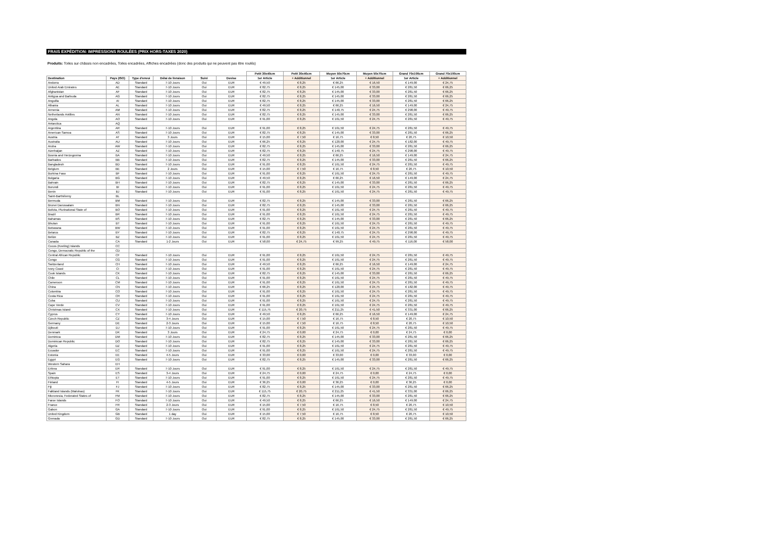FRAIS EXPÉDITION: IMPRESSIONS ROULÉES (PRIX HORS-TAXES 2020)
Produits: Toiles sur châssis non encadrées, Toiles encadrées, Affiches encadrées (donc des produits qui ne peuvent pas être roulés)
| | | | | | | Petit 30x40cm | Petit 30x40cm | Moyen 50x70cm | Moyen 50x70cm | Grand 70x100cm | Grand 70x100cm |
| --- | --- | --- | --- | --- | --- | --- | --- | --- | --- | --- | --- |
| Destination | Pays (ISO) | Type d'envoi | Délai de livraison | Suivi | Devise | 1er Article | + Additionnel | 1er Article | + Additionnel | 1er Article | + Additionnel |
| Andorra | AD | Standard | 7-10 Jours | Oui | EUR | € 49,50 | € 8,25 | € 66,25 | € 16,50 | € 149,00 | € 24,75 |
| United Arab Emirates | AE | Standard | 7-10 Jours | Oui | EUR | € 82,75 | € 8,25 | € 145,00 | € 33,00 | € 281,50 | € 66,25 |
| Afghanistan | AF | Standard | 7-10 Jours | Oui | EUR | € 82,75 | € 8,25 | € 145,00 | € 33,00 | € 281,50 | € 66,25 |
| Antigua and Barbuda | AG | Standard | 7-10 Jours | Oui | EUR | € 82,75 | € 8,25 | € 145,00 | € 33,00 | € 281,50 | € 66,25 |
| Anguilla | AI | Standard | 7-10 Jours | Oui | EUR | € 82,75 | € 8,25 | € 145,00 | € 33,00 | € 281,50 | € 66,25 |
| Albania | AL | Standard | 7-10 Jours | Oui | EUR | € 49,50 | € 8,25 | € 66,25 | € 16,50 | € 149,00 | € 24,75 |
| Armenia | AM | Standard | 7-10 Jours | Oui | EUR | € 82,75 | € 8,25 | € 140,75 | € 24,75 | € 298,00 | € 49,75 |
| Netherlands Antilles | AN | Standard | 7-10 Jours | Oui | EUR | € 82,75 | € 8,25 | € 145,00 | € 33,00 | € 281,50 | € 66,25 |
| Angola | AO | Standard | 7-10 Jours | Oui | EUR | € 91,00 | € 8,25 | € 161,50 | € 24,75 | € 281,50 | € 49,75 |
| Antarctica | AQ | | | | | | | | | | |
| Argentina | AR | Standard | 7-10 Jours | Oui | EUR | € 91,00 | € 8,25 | € 161,50 | € 24,75 | € 281,50 | € 49,75 |
| American Samoa | AS | Standard | 7-10 Jours | Oui | EUR | € 82,75 | € 8,25 | € 145,00 | € 33,00 | € 281,50 | € 66,25 |
| Austria | AT | Standard | 3 Jours | Oui | EUR | € 15,00 | € 7,50 | € 16,75 | € 8,50 | € 20,75 | € 10,50 |
| Australia | AU | Standard | 7-10 Jours | Oui | EUR | € 66,25 | € 8,25 | € 120,00 | € 24,75 | € 182,00 | € 49,75 |
| Aruba | AW | Standard | 7-10 Jours | Oui | EUR | € 82,75 | € 8,25 | € 145,00 | € 33,00 | € 281,50 | € 66,25 |
| Azerbaijan | AZ | Standard | 7-10 Jours | Oui | EUR | € 82,75 | € 8,25 | € 140,75 | € 24,75 | € 298,00 | € 49,75 |
| Bosnia and Herzegovina | BA | Standard | 7-10 Jours | Oui | EUR | € 49,50 | € 8,25 | € 66,25 | € 16,50 | € 149,00 | € 24,75 |
| Barbados | BB | Standard | 7-10 Jours | Oui | EUR | € 82,75 | € 8,25 | € 145,00 | € 33,00 | € 281,50 | € 66,25 |
| Bangladesh | BD | Standard | 7-10 Jours | Oui | EUR | € 91,00 | € 8,25 | € 161,50 | € 24,75 | € 281,50 | € 49,75 |
| Belgium | BE | Standard | 2 Jours | Oui | EUR | € 15,00 | € 7,50 | € 16,75 | € 8,50 | € 20,75 | € 10,50 |
| Burkina Faso | BF | Standard | 7-10 Jours | Oui | EUR | € 91,00 | € 8,25 | € 161,50 | € 24,75 | € 281,50 | € 49,75 |
| Bulgaria | BG | Standard | 7-10 Jours | Oui | EUR | € 49,50 | € 8,25 | € 66,25 | € 16,50 | € 149,00 | € 24,75 |
| Bahrain | BH | Standard | 7-10 Jours | Oui | EUR | € 82,75 | € 8,25 | € 145,00 | € 33,00 | € 281,50 | € 66,25 |
| Burundi | BI | Standard | 7-10 Jours | Oui | EUR | € 91,00 | € 8,25 | € 161,50 | € 24,75 | € 281,50 | € 49,75 |
| Benin | BJ | Standard | 7-10 Jours | Oui | EUR | € 91,00 | € 8,25 | € 161,50 | € 24,75 | € 281,50 | € 49,75 |
| Saint-Barthélemy | BL | | | | | | | | | | |
| Bermuda | BM | Standard | 7-10 Jours | Oui | EUR | € 82,75 | € 8,25 | € 145,00 | € 33,00 | € 281,50 | € 66,25 |
| Brunei Darussalam | BN | Standard | 7-10 Jours | Oui | EUR | € 82,75 | € 8,25 | € 145,00 | € 33,00 | € 281,50 | € 66,25 |
| Bolivia, Plurinational State of | BO | Standard | 7-10 Jours | Oui | EUR | € 91,00 | € 8,25 | € 161,50 | € 24,75 | € 281,50 | € 49,75 |
| Brazil | BR | Standard | 7-10 Jours | Oui | EUR | € 91,00 | € 8,25 | € 161,50 | € 24,75 | € 281,50 | € 49,75 |
| Bahamas | BS | Standard | 7-10 Jours | Oui | EUR | € 82,75 | € 8,25 | € 145,00 | € 33,00 | € 281,50 | € 66,25 |
| Bhutan | BT | Standard | 7-10 Jours | Oui | EUR | € 91,00 | € 8,25 | € 161,50 | € 24,75 | € 281,50 | € 49,75 |
| Botswana | BW | Standard | 7-10 Jours | Oui | EUR | € 91,00 | € 8,25 | € 161,50 | € 24,75 | € 281,50 | € 49,75 |
| Belarus | BY | Standard | 7-10 Jours | Oui | EUR | € 82,75 | € 8,25 | € 140,75 | € 24,75 | € 298,00 | € 49,75 |
| Belize | BZ | Standard | 7-10 Jours | Oui | EUR | € 91,00 | € 8,25 | € 161,50 | € 24,75 | € 281,50 | € 49,75 |
| Canada | CA | Standard | 1-2 Jours | Oui | EUR | € 58,00 | € 24,75 | € 99,25 | € 49,75 | € 116,00 | € 58,00 |
| Cocos (Keeling) Islands | CC | | | | | | | | | | |
| Congo, Democratic Republic of the | CD | | | | | | | | | | |
| Central African Republic | CF | Standard | 7-10 Jours | Oui | EUR | € 91,00 | € 8,25 | € 161,50 | € 24,75 | € 281,50 | € 49,75 |
| Congo | CG | Standard | 7-10 Jours | Oui | EUR | € 91,00 | € 8,25 | € 161,50 | € 24,75 | € 281,50 | € 49,75 |
| Switzerland | CH | Standard | 7-10 Jours | Oui | EUR | € 49,50 | € 8,25 | € 66,25 | € 16,50 | € 149,00 | € 24,75 |
| Ivory Coast | CI | Standard | 7-10 Jours | Oui | EUR | € 91,00 | € 8,25 | € 161,50 | € 24,75 | € 281,50 | € 49,75 |
| Cook Islands | CK | Standard | 7-10 Jours | Oui | EUR | € 82,75 | € 8,25 | € 145,00 | € 33,00 | € 281,50 | € 66,25 |
| Chile | CL | Standard | 7-10 Jours | Oui | EUR | € 91,00 | € 8,25 | € 161,50 | € 24,75 | € 281,50 | € 49,75 |
| Cameroon | CM | Standard | 7-10 Jours | Oui | EUR | € 91,00 | € 8,25 | € 161,50 | € 24,75 | € 281,50 | € 49,75 |
| China | CN | Standard | 7-10 Jours | Oui | EUR | € 66,25 | € 8,25 | € 120,00 | € 24,75 | € 182,00 | € 49,75 |
| Colombia | CO | Standard | 7-10 Jours | Oui | EUR | € 91,00 | € 8,25 | € 161,50 | € 24,75 | € 281,50 | € 49,75 |
| Costa Rica | CR | Standard | 7-10 Jours | Oui | EUR | € 91,00 | € 8,25 | € 161,50 | € 24,75 | € 281,50 | € 49,75 |
| Cuba | CU | Standard | 7-10 Jours | Oui | EUR | € 91,00 | € 8,25 | € 161,50 | € 24,75 | € 281,50 | € 49,75 |
| Cape Verde | CV | Standard | 7-10 Jours | Oui | EUR | € 91,00 | € 8,25 | € 161,50 | € 24,75 | € 281,50 | € 49,75 |
| Christmas Island | CX | Standard | 7-10 Jours | Oui | EUR | € 115,75 | € 20,75 | € 211,25 | € 41,50 | € 331,00 | € 66,25 |
| Cyprus | CY | Standard | 7-10 Jours | Oui | EUR | € 49,50 | € 8,25 | € 66,25 | € 16,50 | € 149,00 | € 24,75 |
| Czech Republic | CZ | Standard | 3-4 Jours | Oui | EUR | € 15,00 | € 7,50 | € 16,75 | € 8,50 | € 20,75 | € 10,50 |
| Germany | DE | Standard | 2-3 Jours | Oui | EUR | € 15,00 | € 7,50 | € 16,75 | € 8,50 | € 20,75 | € 10,50 |
| Djibouti | DJ | Standard | 7-10 Jours | Oui | EUR | € 91,00 | € 8,25 | € 161,50 | € 24,75 | € 281,50 | € 49,75 |
| Denmark | DK | Standard | 3 Jours | Oui | EUR | € 24,75 | € 0,00 | € 24,75 | € 0,00 | € 24,75 | € 0,00 |
| Dominica | DM | Standard | 7-10 Jours | Oui | EUR | € 82,75 | € 8,25 | € 145,00 | € 33,00 | € 281,50 | € 66,25 |
| Dominican Republic | DO | Standard | 7-10 Jours | Oui | EUR | € 82,75 | € 8,25 | € 145,00 | € 33,00 | € 281,50 | € 66,25 |
| Algeria | DZ | Standard | 7-10 Jours | Oui | EUR | € 91,00 | € 8,25 | € 161,50 | € 24,75 | € 281,50 | € 49,75 |
| Ecuador | EC | Standard | 7-10 Jours | Oui | EUR | € 91,00 | € 8,25 | € 161,50 | € 24,75 | € 281,50 | € 49,75 |
| Estonia | EE | Standard | 4-5 Jours | Oui | EUR | € 33,00 | € 0,00 | € 33,00 | € 0,00 | € 33,00 | € 0,00 |
| Egypt | EG | Standard | 7-10 Jours | Oui | EUR | € 82,75 | € 8,25 | € 145,00 | € 33,00 | € 281,50 | € 66,25 |
| Western Sahara | EH | | | | | | | | | | |
| Eritrea | ER | Standard | 7-10 Jours | Oui | EUR | € 91,00 | € 8,25 | € 161,50 | € 24,75 | € 281,50 | € 49,75 |
| Spain | ES | Standard | 3-4 Jours | Oui | EUR | € 24,75 | € 0,00 | € 24,75 | € 0,00 | € 24,75 | € 0,00 |
| Ethiopia | ET | Standard | 7-10 Jours | Oui | EUR | € 91,00 | € 8,25 | € 161,50 | € 24,75 | € 281,50 | € 49,75 |
| Finland | FI | Standard | 4-5 Jours | Oui | EUR | € 36,25 | € 0,00 | € 36,25 | € 0,00 | € 36,25 | € 0,00 |
| Fiji | FJ | Standard | 7-10 Jours | Oui | EUR | € 82,75 | € 8,25 | € 145,00 | € 33,00 | € 281,50 | € 66,25 |
| Falkland Islands (Malvinas) | FK | Standard | 7-10 Jours | Oui | EUR | € 115,75 | € 20,75 | € 211,25 | € 41,50 | € 331,00 | € 66,25 |
| Micronesia, Federated States of | FM | Standard | 7-10 Jours | Oui | EUR | € 82,75 | € 8,25 | € 145,00 | € 33,00 | € 281,50 | € 66,25 |
| Faroe Islands | FO | Standard | 7-10 Jours | Oui | EUR | € 49,50 | € 8,25 | € 66,25 | € 16,50 | € 149,00 | € 24,75 |
| France | FR | Standard | 2-3 Jours | Oui | EUR | € 15,00 | € 7,50 | € 16,75 | € 8,50 | € 20,75 | € 10,50 |
| Gabon | GA | Standard | 7-10 Jours | Oui | EUR | € 91,00 | € 8,25 | € 161,50 | € 24,75 | € 281,50 | € 49,75 |
| United Kingdom | GB | Standard | 1 day | Oui | EUR | € 15,00 | € 7,50 | € 16,75 | € 8,50 | € 20,75 | € 10,50 |
| Grenada | GD | Standard | 7-10 Jours | Oui | EUR | € 82,75 | € 8,25 | € 145,00 | € 33,00 | € 281,50 | € 66,25 |